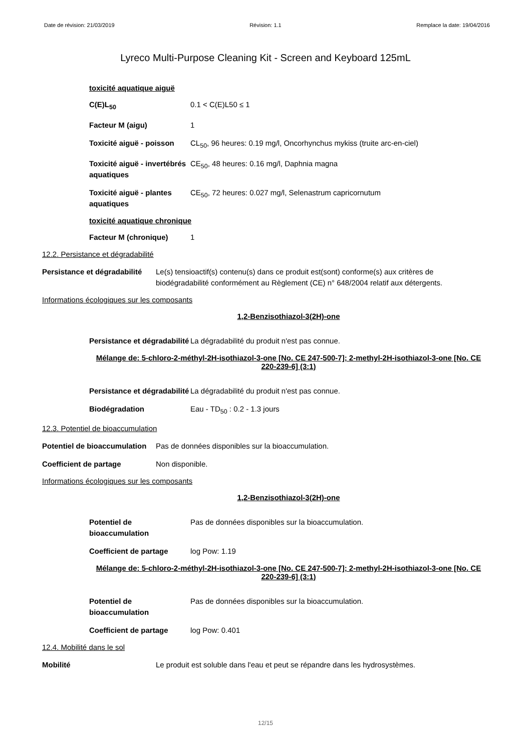Date de révision: 21/03/2019 Révision: 1.1 Remplace la date: 19/04/2016
Lyreco Multi-Purpose Cleaning Kit - Screen and Keyboard 125mL
toxicité aquatique aiguë
C(E)L<sub>50</sub> 0.1 < C(E)L50 ≤ 1
Facteur M (aigu) 1
Toxicité aiguë - poisson
CL<sub>50</sub>, 96 heures: 0.19 mg/l, Oncorhynchus mykiss (truite arc-en-ciel)
Toxicité aiguë - invertébrés aquatiques
CE<sub>50</sub>, 48 heures: 0.16 mg/l, Daphnia magna
Toxicité aiguë - plantes aquatiques
CE<sub>50</sub>, 72 heures: 0.027 mg/l, Selenastrum capricornutum
toxicité aquatique chronique
Facteur M (chronique) 1
12.2. Persistance et dégradabilité
Persistance et dégradabilité
Le(s) tensioactif(s) contenu(s) dans ce produit est(sont) conforme(s) aux critères de biodégradabilité conformément au Règlement (CE) n° 648/2004 relatif aux détergents.
Informations écologiques sur les composants
1,2-Benzisothiazol-3(2H)-one
Persistance et dégradabilité
La dégradabilité du produit n'est pas connue.
Mélange de: 5-chloro-2-méthyl-2H-isothiazol-3-one [No. CE 247-500-7]; 2-methyl-2H-isothiazol-3-one [No. CE 220-239-6] (3:1)
Persistance et dégradabilité
La dégradabilité du produit n'est pas connue.
Biodégradation Eau - TD<sub>50</sub> : 0.2 - 1.3 jours
12.3. Potentiel de bioaccumulation
Potentiel de bioaccumulation
Pas de données disponibles sur la bioaccumulation.
Coefficient de partage Non disponible.
Informations écologiques sur les composants
1,2-Benzisothiazol-3(2H)-one
Potentiel de bioaccumulation
Pas de données disponibles sur la bioaccumulation.
Coefficient de partage log Pow: 1.19
Mélange de: 5-chloro-2-méthyl-2H-isothiazol-3-one [No. CE 247-500-7]; 2-methyl-2H-isothiazol-3-one [No. CE 220-239-6] (3:1)
Potentiel de bioaccumulation
Pas de données disponibles sur la bioaccumulation.
Coefficient de partage log Pow: 0.401
12.4. Mobilité dans le sol
Mobilité Le produit est soluble dans l'eau et peut se répandre dans les hydrosystèmes.
12/15